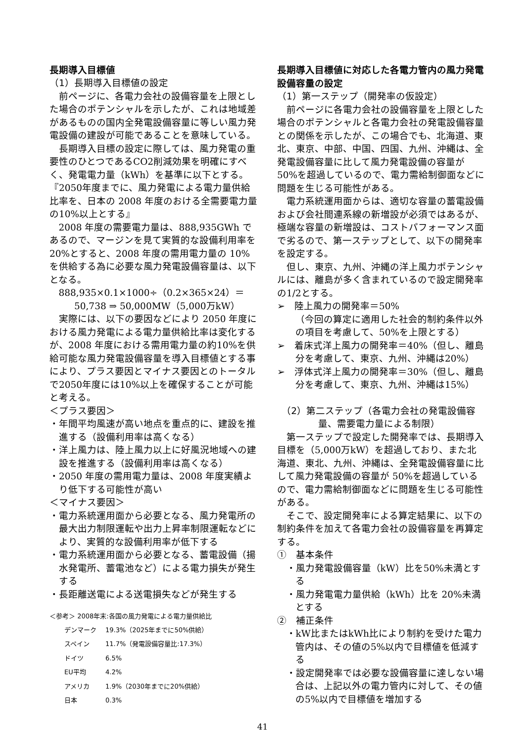長期導入目標値
（1）長期導入目標値の設定
前ページに、各電力会社の設備容量を上限とした場合のポテンシャルを示したが、これは地域差があるものの国内全発電設備容量に等しい風力発電設備の建設が可能であることを意味している。
長期導入目標の設定に際しては、風力発電の重要性のひとつであるCO2削減効果を明確にすべく、発電電力量（kWh）を基準に以下とする。
『2050年度までに、風力発電による電力量供給比率を、日本の 2008 年度のおける全需要電力量の10%以上とする』
2008 年度の需要電力量は、888,935GWh であるので、マージンを見て実質的な設備利用率を20%とすると、2008 年度の需用電力量の 10%を供給する為に必要な風力発電設備容量は、以下となる。
888,935×0.1×1000÷（0.2×365×24）＝
50,738 ⇒ 50,000MW（5,000万kW）
実際には、以下の要因などにより 2050 年度における風力発電による電力量供給比率は変化するが、2008 年度における需用電力量の約10%を供給可能な風力発電設備容量を導入目標値とする事により、プラス要因とマイナス要因とのトータルで2050年度には10%以上を確保することが可能と考える。
＜プラス要因＞
・年間平均風速が高い地点を重点的に、建設を推進する（設備利用率は高くなる）
・洋上風力は、陸上風力以上に好風況地域への建設を推進する（設備利用率は高くなる）
・2050 年度の需用電力量は、2008 年度実績より低下する可能性が高い
＜マイナス要因＞
・電力系統運用面から必要となる、風力発電所の最大出力制限運転や出力上昇率制限運転などにより、実質的な設備利用率が低下する
・電力系統運用面から必要となる、蓄電設備（揚水発電所、蓄電池など）による電力損失が発生する
・長距離送電による送電損失などが発生する
＜参考＞ 2008年末:各国の風力発電による電力量供給比
| デンマーク | 19.3%（2025年までに50%供給） |
| スペイン | 11.7%（発電設備容量比:17.3%） |
| ドイツ | 6.5% |
| EU平均 | 4.2% |
| アメリカ | 1.9%（2030年までに20%供給） |
| 日本 | 0.3% |
長期導入目標値に対応した各電力管内の風力発電設備容量の設定
（1）第一ステップ（開発率の仮設定）
前ページに各電力会社の設備容量を上限とした場合のポテンシャルと各電力会社の発電設備容量との関係を示したが、この場合でも、北海道、東北、東京、中部、中国、四国、九州、沖縄は、全発電設備容量に比して風力発電設備の容量が50%を超過しているので、電力需給制御面などに問題を生じる可能性がある。
電力系統運用面からは、適切な容量の蓄電設備および会社間連系線の新増設が必須ではあるが、極端な容量の新増設は、コストパフォーマンス面で劣るので、第一ステップとして、以下の開発率を設定する。
但し、東京、九州、沖縄の洋上風力ポテンシャルには、離島が多く含まれているので設定開発率の1/2とする。
➢　陸上風力の開発率＝50%
（今回の算定に適用した社会的制約条件以外の項目を考慮して、50%を上限とする）
➢　着床式洋上風力の開発率＝40%（但し、離島分を考慮して、東京、九州、沖縄は20%）
➢　浮体式洋上風力の開発率＝30%（但し、離島分を考慮して、東京、九州、沖縄は15%）
（2）第二ステップ（各電力会社の発電設備容量、需要電力量による制限）
第一ステップで設定した開発率では、長期導入目標を（5,000万kW）を超過しており、また北海道、東北、九州、沖縄は、全発電設備容量に比して風力発電設備の容量が 50%を超過しているので、電力需給制御面などに問題を生じる可能性がある。
そこで、設定開発率による算定結果に、以下の制約条件を加えて各電力会社の設備容量を再算定する。
①　基本条件
・風力発電設備容量（kW）比を50%未満とする
・風力発電電力量供給（kWh）比を 20%未満とする
②　補正条件
・kW比またはkWh比により制約を受けた電力管内は、その値の5%以内で目標値を低減する
・設定開発率では必要な設備容量に達しない場合は、上記以外の電力管内に対して、その値の5%以内で目標値を増加する
41